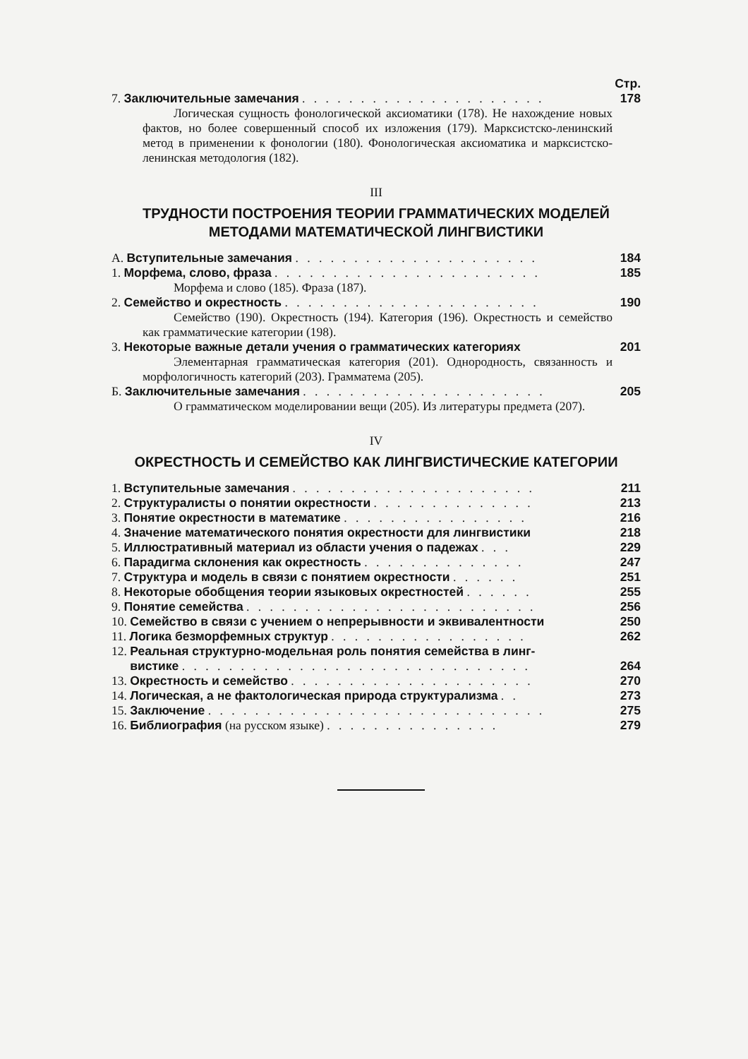Стр.
7. Заключительные замечания . . . . . . . . . . . . . . . . . . . . . 178
Логическая сущность фонологической аксиоматики (178). Не нахождение новых фактов, но более совершенный способ их изложения (179). Марксистско-ленинский метод в применении к фонологии (180). Фонологическая аксиоматика и марксистско-ленинская методология (182).
III
ТРУДНОСТИ ПОСТРОЕНИЯ ТЕОРИИ ГРАММАТИЧЕСКИХ МОДЕЛЕЙ МЕТОДАМИ МАТЕМАТИЧЕСКОЙ ЛИНГВИСТИКИ
А. Вступительные замечания . . . . . . . . . . . . . . . . . . . . . 184
1. Морфема, слово, фраза . . . . . . . . . . . . . . . . . . . . . . . 185
Морфема и слово (185). Фраза (187).
2. Семейство и окрестность . . . . . . . . . . . . . . . . . . . . . . 190
Семейство (190). Окрестность (194). Категория (196). Окрестность и семейство как грамматические категории (198).
3. Некоторые важные детали учения о грамматических категориях 201
Элементарная грамматическая категория (201). Однородность, связанность и морфологичность категорий (203). Граммате­ма (205).
Б. Заключительные замечания . . . . . . . . . . . . . . . . . . . . . 205
О грамматическом моделировании вещи (205). Из литературы предмета (207).
IV
ОКРЕСТНОСТЬ И СЕМЕЙСТВО КАК ЛИНГВИСТИЧЕСКИЕ КАТЕГОРИИ
1. Вступительные замечания . . . . . . . . . . . . . . . . . . . . . 211
2. Структуралисты о понятии окрестности . . . . . . . . . . . . . . 213
3. Понятие окрестности в математике . . . . . . . . . . . . . . . . 216
4. Значение математического понятия окрестности для лингвистики 218
5. Иллюстративный материал из области учения о падежах . . . 229
6. Парадигма склонения как окрестность . . . . . . . . . . . . . . 247
7. Структура и модель в связи с понятием окрестности . . . . . . 251
8. Некоторые обобщения теории языковых окрестностей . . . . . . 255
9. Понятие семейства . . . . . . . . . . . . . . . . . . . . . . . . . 256
10. Семейство в связи с учением о непрерывности и эквивалентности 250
11. Логика безморфемных структур . . . . . . . . . . . . . . . . . 262
12. Реальная структурно-модельная роль понятия семейства в линг-
вистике . . . . . . . . . . . . . . . . . . . . . . . . . . . . . . 264
13. Окрестность и семейство . . . . . . . . . . . . . . . . . . . . . 270
14. Логическая, а не фактологическая природа структурализма . . 273
15. Заключение . . . . . . . . . . . . . . . . . . . . . . . . . . . . . 275
16. Библиография (на русском языке) . . . . . . . . . . . . . . . 279